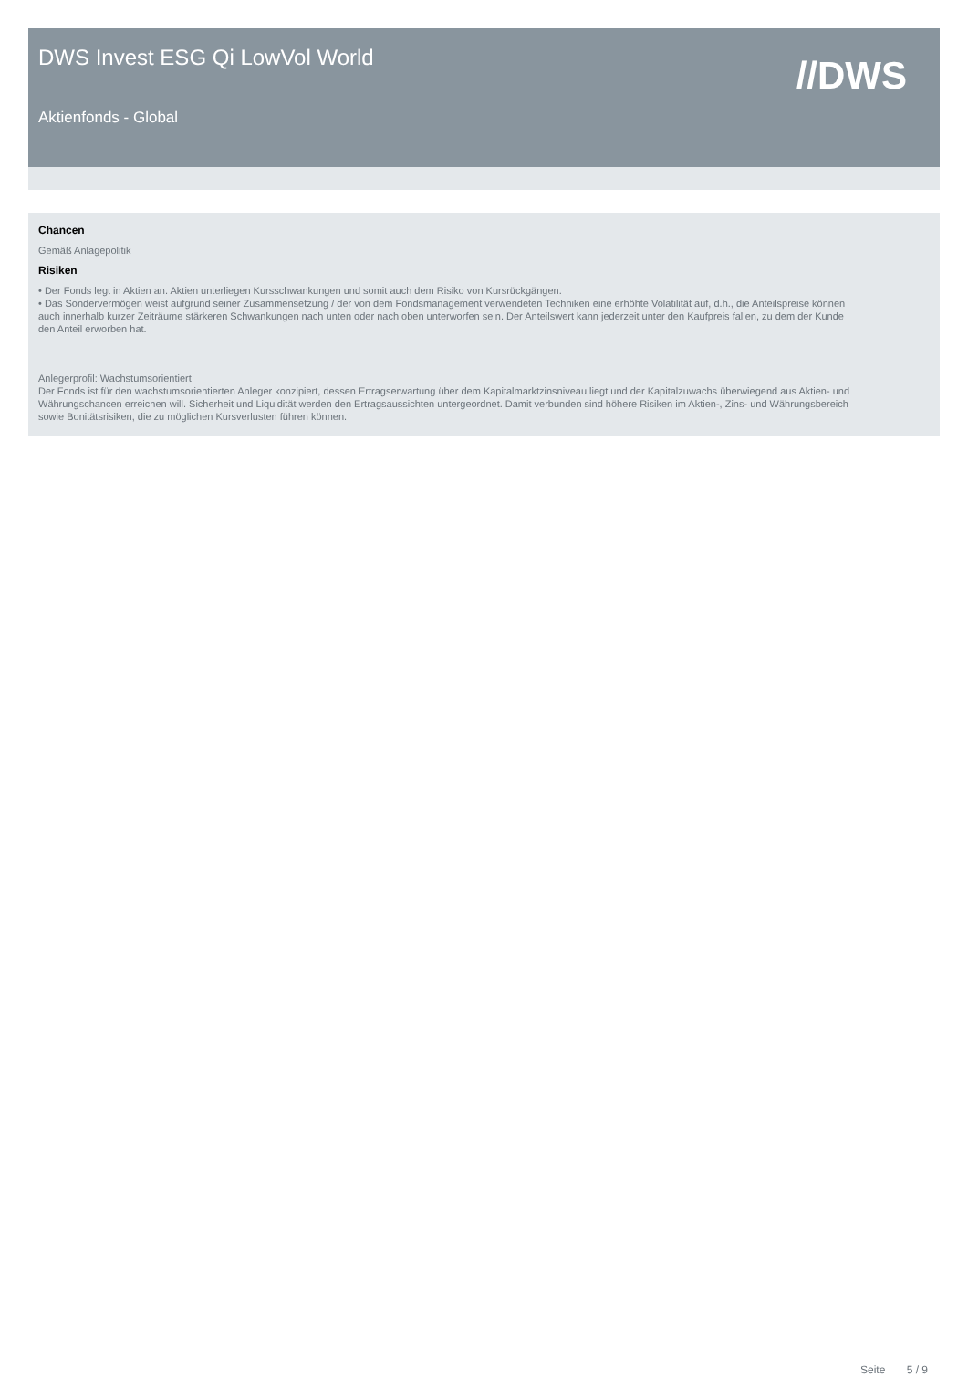DWS Invest ESG Qi LowVol World
Aktienfonds - Global
//DWS
Chancen
Gemäß Anlagepolitik
Risiken
• Der Fonds legt in Aktien an. Aktien unterliegen Kursschwankungen und somit auch dem Risiko von Kursrückgängen.
• Das Sondervermögen weist aufgrund seiner Zusammensetzung / der von dem Fondsmanagement verwendeten Techniken eine erhöhte Volatilität auf, d.h., die Anteilspreise können auch innerhalb kurzer Zeiträume stärkeren Schwankungen nach unten oder nach oben unterworfen sein. Der Anteilswert kann jederzeit unter den Kaufpreis fallen, zu dem der Kunde den Anteil erworben hat.
Anlegerprofil: Wachstumsorientiert
Der Fonds ist für den wachstumsorientierten Anleger konzipiert, dessen Ertragserwartung über dem Kapitalmarktzinsniveau liegt und der Kapitalzuwachs überwiegend aus Aktien- und Währungschancen erreichen will. Sicherheit und Liquidität werden den Ertragsaussichten untergeordnet. Damit verbunden sind höhere Risiken im Aktien-, Zins- und Währungsbereich sowie Bonitätsrisiken, die zu möglichen Kursverlusten führen können.
Seite 5 / 9